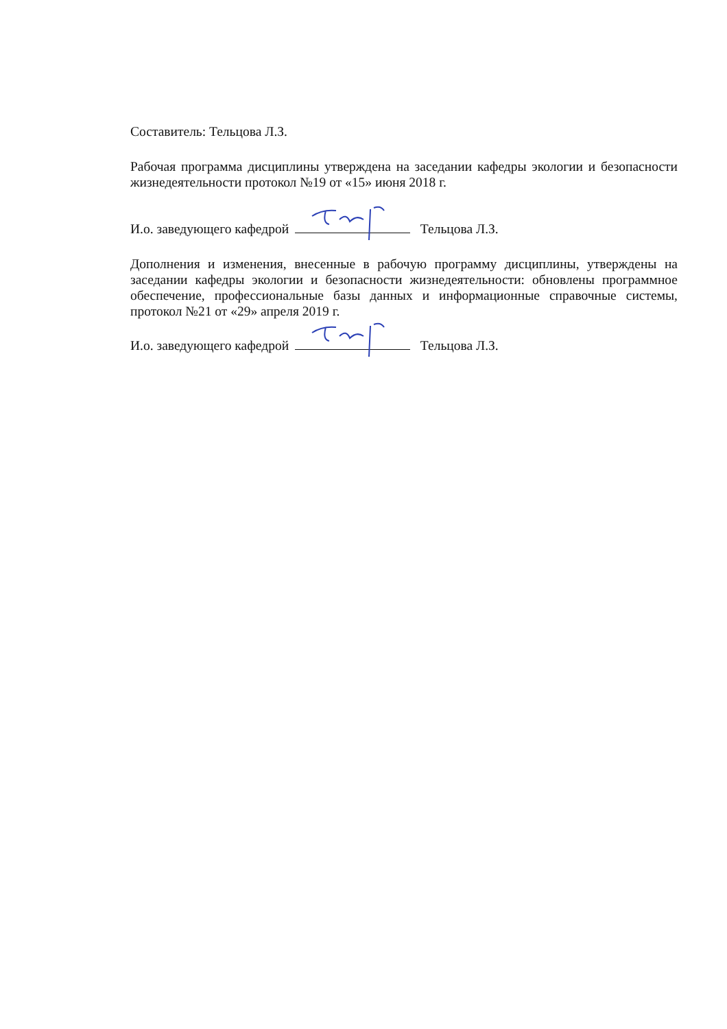Составитель: Тельцова Л.З.
Рабочая программа дисциплины утверждена на заседании кафедры экологии и безопасности жизнедеятельности протокол №19 от «15» июня 2018 г.
И.о. заведующего кафедрой Тельцова Л.З.
Дополнения и изменения, внесенные в рабочую программу дисциплины, утверждены на заседании кафедры экологии и безопасности жизнедеятельности: обновлены программное обеспечение, профессиональные базы данных и информационные справочные системы, протокол №21 от «29» апреля 2019 г.
И.о. заведующего кафедрой Тельцова Л.З.